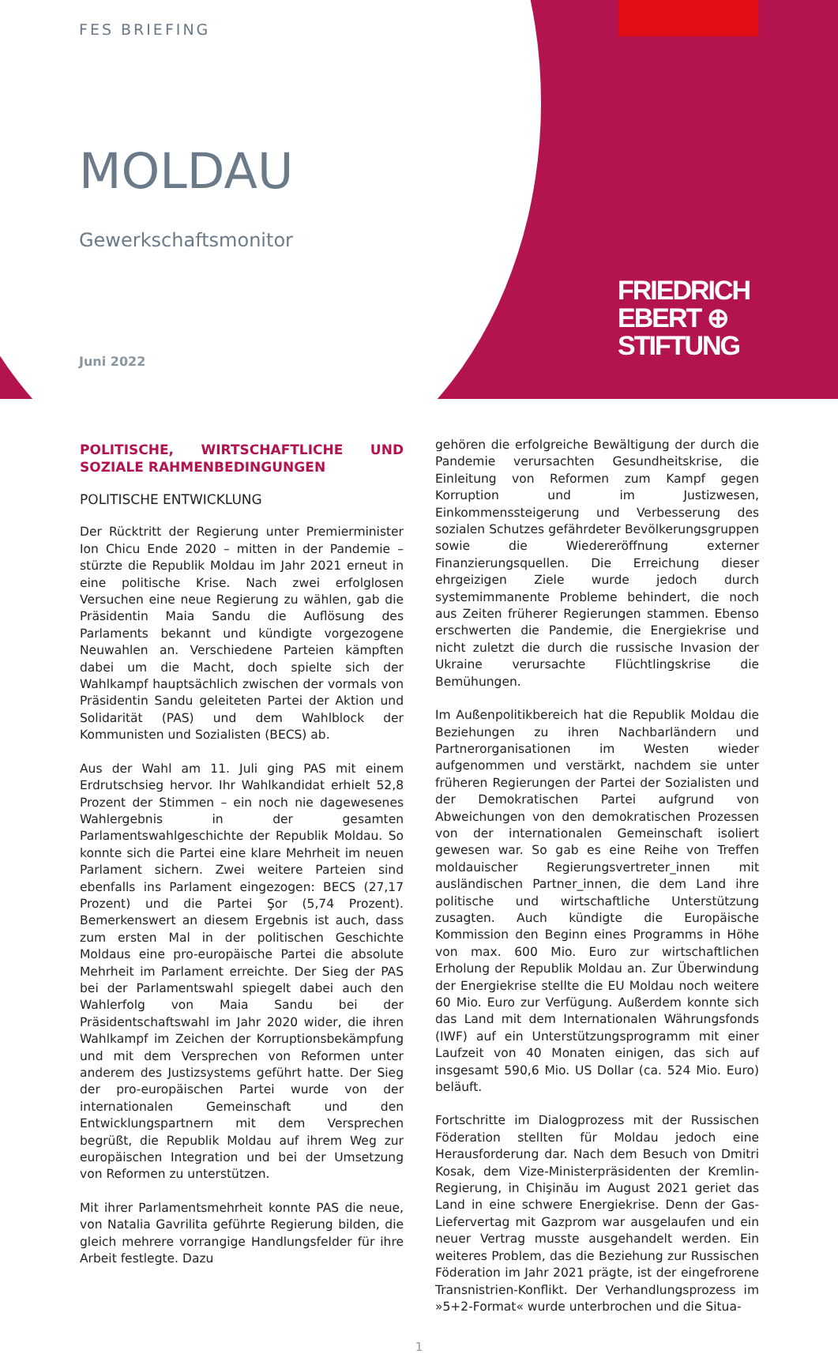FES BRIEFING
MOLDAU
Gewerkschaftsmonitor
Juni 2022
FRIEDRICH
EBERT ⊕
STIFTUNG
POLITISCHE, WIRTSCHAFTLICHE UND SOZIALE RAHMENBEDINGUNGEN
POLITISCHE ENTWICKLUNG
Der Rücktritt der Regierung unter Premierminister Ion Chicu Ende 2020 – mitten in der Pandemie – stürzte die Republik Moldau im Jahr 2021 erneut in eine politische Krise. Nach zwei erfolglosen Versuchen eine neue Regierung zu wählen, gab die Präsidentin Maia Sandu die Auflösung des Parlaments bekannt und kündigte vorgezogene Neuwahlen an. Verschiedene Parteien kämpften dabei um die Macht, doch spielte sich der Wahlkampf hauptsächlich zwischen der vormals von Präsidentin Sandu geleiteten Partei der Aktion und Solidarität (PAS) und dem Wahlblock der Kommunisten und Sozialisten (BECS) ab.
Aus der Wahl am 11. Juli ging PAS mit einem Erdrutschsieg hervor. Ihr Wahlkandidat erhielt 52,8 Prozent der Stimmen – ein noch nie dagewesenes Wahlergebnis in der gesamten Parlamentswahlgeschichte der Republik Moldau. So konnte sich die Partei eine klare Mehrheit im neuen Parlament sichern. Zwei weitere Parteien sind ebenfalls ins Parlament eingezogen: BECS (27,17 Prozent) und die Partei Şor (5,74 Prozent). Bemerkenswert an diesem Ergebnis ist auch, dass zum ersten Mal in der politischen Geschichte Moldaus eine pro-europäische Partei die absolute Mehrheit im Parlament erreichte. Der Sieg der PAS bei der Parlamentswahl spiegelt dabei auch den Wahlerfolg von Maia Sandu bei der Präsidentschaftswahl im Jahr 2020 wider, die ihren Wahlkampf im Zeichen der Korruptionsbekämpfung und mit dem Versprechen von Reformen unter anderem des Justizsystems geführt hatte. Der Sieg der pro-europäischen Partei wurde von der internationalen Gemeinschaft und den Entwicklungspartnern mit dem Versprechen begrüßt, die Republik Moldau auf ihrem Weg zur europäischen Integration und bei der Umsetzung von Reformen zu unterstützen.
Mit ihrer Parlamentsmehrheit konnte PAS die neue, von Natalia Gavrilita geführte Regierung bilden, die gleich mehrere vorrangige Handlungsfelder für ihre Arbeit festlegte. Dazu
gehören die erfolgreiche Bewältigung der durch die Pandemie verursachten Gesundheitskrise, die Einleitung von Reformen zum Kampf gegen Korruption und im Justizwesen, Einkommenssteigerung und Verbesserung des sozialen Schutzes gefährdeter Bevölkerungsgruppen sowie die Wiedereröffnung externer Finanzierungsquellen. Die Erreichung dieser ehrgeizigen Ziele wurde jedoch durch systemimmanente Probleme behindert, die noch aus Zeiten früherer Regierungen stammen. Ebenso erschwerten die Pandemie, die Energiekrise und nicht zuletzt die durch die russische Invasion der Ukraine verursachte Flüchtlingskrise die Bemühungen.
Im Außenpolitikbereich hat die Republik Moldau die Beziehungen zu ihren Nachbarländern und Partnerorganisationen im Westen wieder aufgenommen und verstärkt, nachdem sie unter früheren Regierungen der Partei der Sozialisten und der Demokratischen Partei aufgrund von Abweichungen von den demokratischen Prozessen von der internationalen Gemeinschaft isoliert gewesen war. So gab es eine Reihe von Treffen moldauischer Regierungsvertreter_innen mit ausländischen Partner_innen, die dem Land ihre politische und wirtschaftliche Unterstützung zusagten. Auch kündigte die Europäische Kommission den Beginn eines Programms in Höhe von max. 600 Mio. Euro zur wirtschaftlichen Erholung der Republik Moldau an. Zur Überwindung der Energiekrise stellte die EU Moldau noch weitere 60 Mio. Euro zur Verfügung. Außerdem konnte sich das Land mit dem Internationalen Währungsfonds (IWF) auf ein Unterstützungsprogramm mit einer Laufzeit von 40 Monaten einigen, das sich auf insgesamt 590,6 Mio. US Dollar (ca. 524 Mio. Euro) beläuft.
Fortschritte im Dialogprozess mit der Russischen Föderation stellten für Moldau jedoch eine Herausforderung dar. Nach dem Besuch von Dmitri Kosak, dem Vize-Ministerpräsidenten der Kremlin-Regierung, in Chişinău im August 2021 geriet das Land in eine schwere Energiekrise. Denn der Gas-Liefervertag mit Gazprom war ausgelaufen und ein neuer Vertrag musste ausgehandelt werden. Ein weiteres Problem, das die Beziehung zur Russischen Föderation im Jahr 2021 prägte, ist der eingefrorene Transnistrien-Konflikt. Der Verhandlungsprozess im »5+2-Format« wurde unterbrochen und die Situa-
1